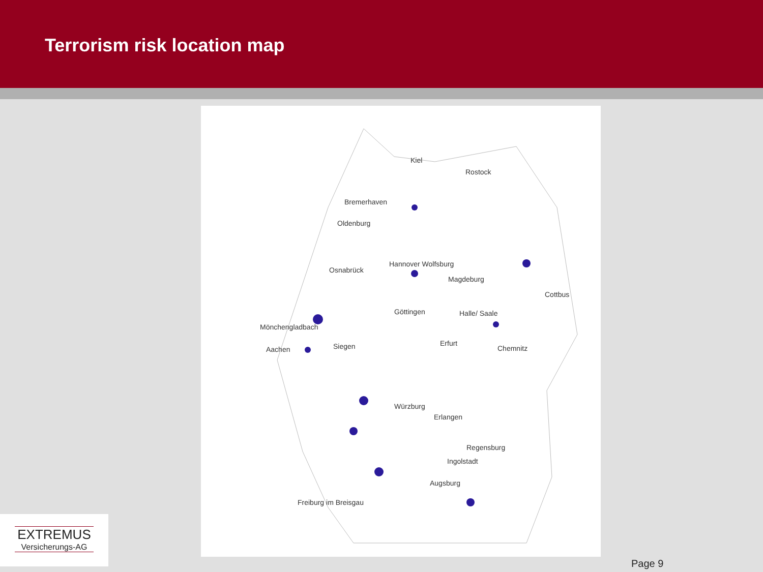Terrorism risk location map
Kiel
Rostock
Bremerhaven
Oldenburg
Osnabrück
Hannover Wolfsburg
Magdeburg
Cottbus
Göttingen
Halle/ Saale
Mönchengladbach
Aachen
Siegen
Erfurt
Chemnitz
Würzburg
Erlangen
Regensburg
Ingolstadt
Augsburg
Freiburg im Breisgau
EXTREMUS
Versicherungs-AG
Page 9